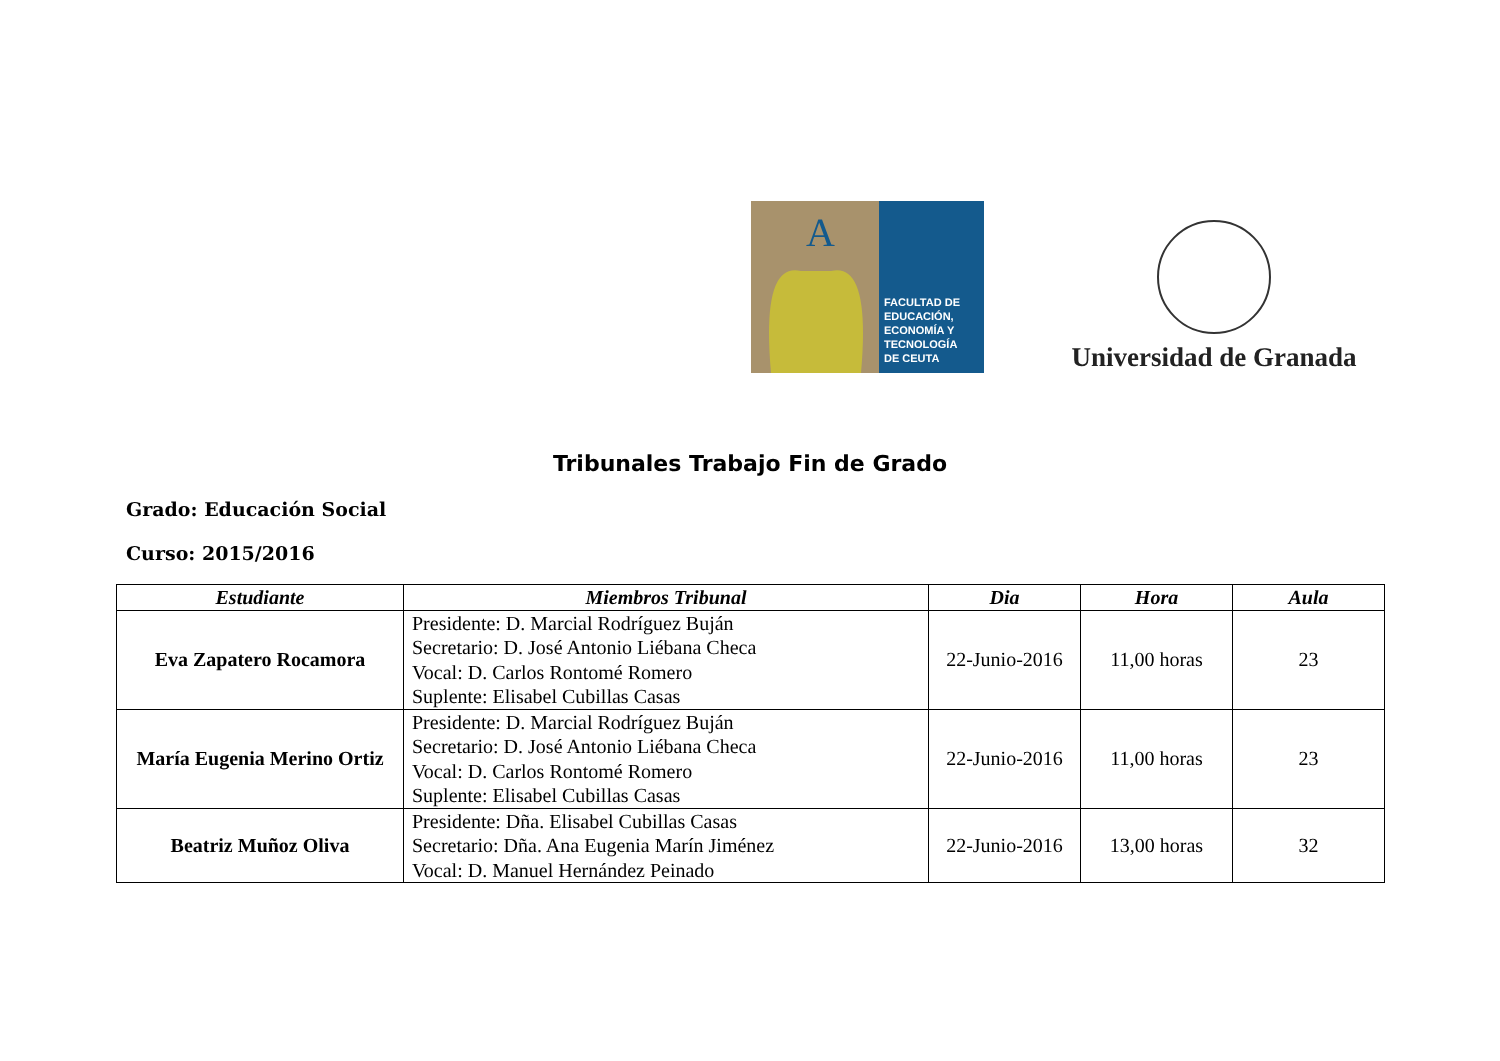A
FACULTAD DE
EDUCACIÓN,
ECONOMÍA Y
TECNOLOGÍA
DE CEUTA
Universidad de Granada
Tribunales Trabajo Fin de Grado
Grado: Educación Social
Curso: 2015/2016
| Estudiante | Miembros Tribunal | Dia | Hora | Aula |
| --- | --- | --- | --- | --- |
| Eva Zapatero Rocamora | Presidente: D. Marcial Rodríguez Buján Secretario: D. José Antonio Liébana Checa Vocal: D. Carlos Rontomé Romero Suplente: Elisabel Cubillas Casas | 22-Junio-2016 | 11,00 horas | 23 |
| María Eugenia Merino Ortiz | Presidente: D. Marcial Rodríguez Buján Secretario: D. José Antonio Liébana Checa Vocal: D. Carlos Rontomé Romero Suplente: Elisabel Cubillas Casas | 22-Junio-2016 | 11,00 horas | 23 |
| Beatriz Muñoz Oliva | Presidente: Dña. Elisabel Cubillas Casas Secretario: Dña. Ana Eugenia Marín Jiménez Vocal: D. Manuel Hernández Peinado | 22-Junio-2016 | 13,00 horas | 32 |